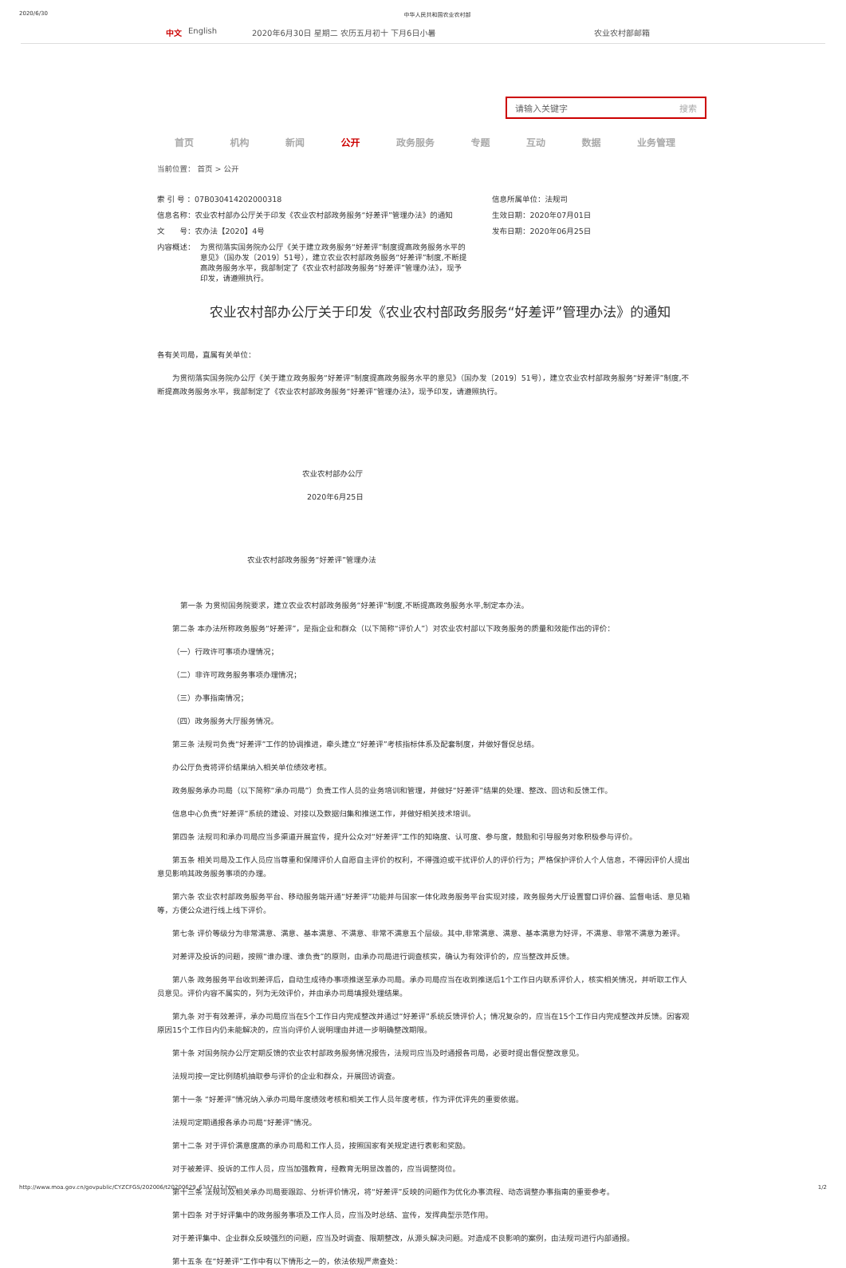2020/6/30 中华人民共和国农业农村部
中文 English 2020年6月30日 星期二 农历五月初十 下月6日小暑 农业农村部邮箱
请输入关键字 搜索
首页 机构 新闻 公开 政务服务 专题 互动 数据 业务管理
当前位置： 首页 > 公开
索 引 号 ：07B030414202000318
信息名称：农业农村部办公厅关于印发《农业农村部政务服务“好差评”管理办法》的通知
文　　号：农办法【2020】4号
内容概述： 为贯彻落实国务院办公厅《关于建立政务服务“好差评”制度提高政务服务水平的意见》（国办发〔2019〕51号），建立农业农村部政务服务“好差评”制度,不断提高政务服务水平，我部制定了《农业农村部政务服务“好差评”管理办法》，现予印发，请遵照执行。
信息所属单位：法规司
生效日期：2020年07月01日
发布日期：2020年06月25日
农业农村部办公厅关于印发《农业农村部政务服务“好差评”管理办法》的通知
各有关司局，直属有关单位：
为贯彻落实国务院办公厅《关于建立政务服务“好差评”制度提高政务服务水平的意见》（国办发〔2019〕51号），建立农业农村部政务服务“好差评”制度,不断提高政务服务水平，我部制定了《农业农村部政务服务“好差评”管理办法》，现予印发，请遵照执行。
农业农村部办公厅
2020年6月25日
农业农村部政务服务“好差评”管理办法
第一条 为贯彻国务院要求，建立农业农村部政务服务“好差评”制度,不断提高政务服务水平,制定本办法。
第二条 本办法所称政务服务“好差评”，是指企业和群众（以下简称“评价人”）对农业农村部以下政务服务的质量和效能作出的评价：
（一）行政许可事项办理情况；
（二）非许可政务服务事项办理情况；
（三）办事指南情况；
（四）政务服务大厅服务情况。
第三条 法规司负责“好差评”工作的协调推进，牵头建立“好差评”考核指标体系及配套制度，并做好督促总结。
办公厅负责将评价结果纳入相关单位绩效考核。
政务服务承办司局（以下简称“承办司局”）负责工作人员的业务培训和管理，并做好“好差评”结果的处理、整改、回访和反馈工作。
信息中心负责“好差评”系统的建设、对接以及数据归集和推送工作，并做好相关技术培训。
第四条 法规司和承办司局应当多渠道开展宣传，提升公众对“好差评”工作的知晓度、认可度、参与度，鼓励和引导服务对象积极参与评价。
第五条 相关司局及工作人员应当尊重和保障评价人自愿自主评价的权利，不得强迫或干扰评价人的评价行为；严格保护评价人个人信息，不得因评价人提出意见影响其政务服务事项的办理。
第六条 农业农村部政务服务平台、移动服务端开通“好差评”功能并与国家一体化政务服务平台实现对接，政务服务大厅设置窗口评价器、监督电话、意见箱等，方便公众进行线上线下评价。
第七条 评价等级分为非常满意、满意、基本满意、不满意、非常不满意五个层级。其中,非常满意、满意、基本满意为好评，不满意、非常不满意为差评。
对差评及投诉的问题，按照“谁办理、谁负责”的原则，由承办司局进行调查核实，确认为有效评价的，应当整改并反馈。
第八条 政务服务平台收到差评后，自动生成待办事项推送至承办司局。承办司局应当在收到推送后1个工作日内联系评价人，核实相关情况，并听取工作人员意见。评价内容不属实的，列为无效评价，并由承办司局填报处理结果。
第九条 对于有效差评，承办司局应当在5个工作日内完成整改并通过“好差评”系统反馈评价人；情况复杂的，应当在15个工作日内完成整改并反馈。因客观原因15个工作日内仍未能解决的，应当向评价人说明理由并进一步明确整改期限。
第十条 对国务院办公厅定期反馈的农业农村部政务服务情况报告，法规司应当及时通报各司局，必要时提出督促整改意见。
法规司按一定比例随机抽取参与评价的企业和群众，开展回访调查。
第十一条 “好差评”情况纳入承办司局年度绩效考核和相关工作人员年度考核，作为评优评先的重要依据。
法规司定期通报各承办司局“好差评”情况。
第十二条 对于评价满意度高的承办司局和工作人员，按照国家有关规定进行表彰和奖励。
对于被差评、投诉的工作人员，应当加强教育，经教育无明显改善的，应当调整岗位。
第十三条 法规司及相关承办司局要跟踪、分析评价情况，将“好差评”反映的问题作为优化办事流程、动态调整办事指南的重要参考。
第十四条 对于好评集中的政务服务事项及工作人员，应当及时总结、宣传，发挥典型示范作用。
对于差评集中、企业群众反映强烈的问题，应当及时调查、限期整改，从源头解决问题。对造成不良影响的案例，由法规司进行内部通报。
第十五条 在“好差评”工作中有以下情形之一的，依法依规严肃查处：
http://www.moa.gov.cn/govpublic/CYZCFGS/202006/t20200629_6347412.htm 1/2